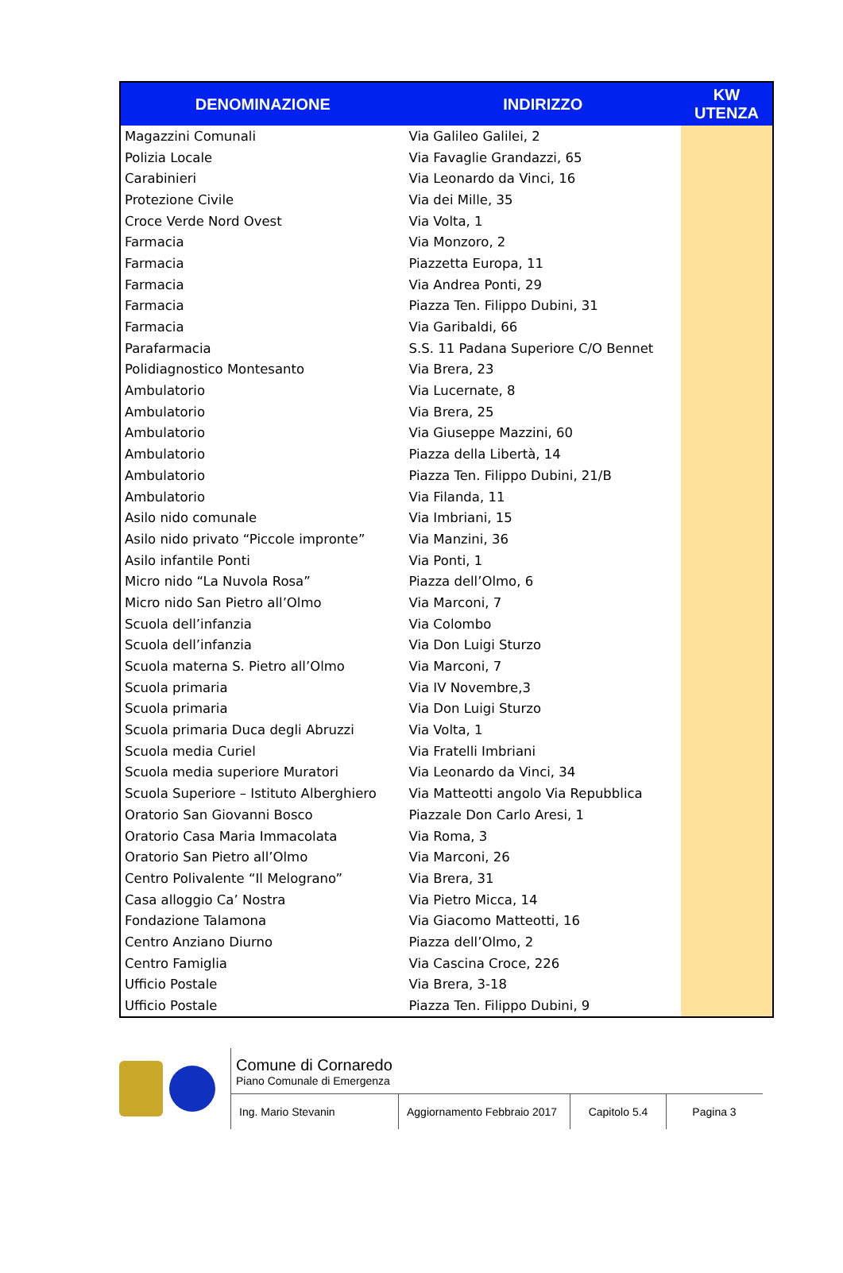| DENOMINAZIONE | INDIRIZZO | KW UTENZA |
| --- | --- | --- |
| Magazzini Comunali | Via Galileo Galilei, 2 | |
| Polizia Locale | Via Favaglie Grandazzi, 65 | |
| Carabinieri | Via Leonardo da Vinci, 16 | |
| Protezione Civile | Via dei Mille, 35 | |
| Croce Verde Nord Ovest | Via Volta, 1 | |
| Farmacia | Via Monzoro, 2 | |
| Farmacia | Piazzetta Europa, 11 | |
| Farmacia | Via Andrea Ponti, 29 | |
| Farmacia | Piazza Ten. Filippo Dubini, 31 | |
| Farmacia | Via Garibaldi, 66 | |
| Parafarmacia | S.S. 11 Padana Superiore C/O Bennet | |
| Polidiagnostico Montesanto | Via Brera, 23 | |
| Ambulatorio | Via Lucernate, 8 | |
| Ambulatorio | Via Brera, 25 | |
| Ambulatorio | Via Giuseppe Mazzini, 60 | |
| Ambulatorio | Piazza della Libertà, 14 | |
| Ambulatorio | Piazza Ten. Filippo Dubini, 21/B | |
| Ambulatorio | Via Filanda, 11 | |
| Asilo nido comunale | Via Imbriani, 15 | |
| Asilo nido privato “Piccole impronte” | Via Manzini, 36 | |
| Asilo infantile Ponti | Via Ponti, 1 | |
| Micro nido “La Nuvola Rosa” | Piazza dell’Olmo, 6 | |
| Micro nido San Pietro all’Olmo | Via Marconi, 7 | |
| Scuola dell’infanzia | Via Colombo | |
| Scuola dell’infanzia | Via Don Luigi Sturzo | |
| Scuola materna S. Pietro all’Olmo | Via Marconi, 7 | |
| Scuola primaria | Via IV Novembre,3 | |
| Scuola primaria | Via Don Luigi Sturzo | |
| Scuola primaria Duca degli Abruzzi | Via Volta, 1 | |
| Scuola media Curiel | Via Fratelli Imbriani | |
| Scuola media superiore Muratori | Via Leonardo da Vinci, 34 | |
| Scuola Superiore – Istituto Alberghiero | Via Matteotti angolo Via Repubblica | |
| Oratorio San Giovanni Bosco | Piazzale Don Carlo Aresi, 1 | |
| Oratorio Casa Maria Immacolata | Via Roma, 3 | |
| Oratorio San Pietro all’Olmo | Via Marconi, 26 | |
| Centro Polivalente “Il Melograno” | Via Brera, 31 | |
| Casa alloggio Ca’ Nostra | Via Pietro Micca, 14 | |
| Fondazione Talamona | Via Giacomo Matteotti, 16 | |
| Centro Anziano Diurno | Piazza dell’Olmo, 2 | |
| Centro Famiglia | Via Cascina Croce, 226 | |
| Ufficio Postale | Via Brera, 3-18 | |
| Ufficio Postale | Piazza Ten. Filippo Dubini, 9 | |
Comune di Cornaredo
Piano Comunale di Emergenza
Ing. Mario Stevanin Aggiornamento Febbraio 2017
Capitolo 5.4
Pagina 3